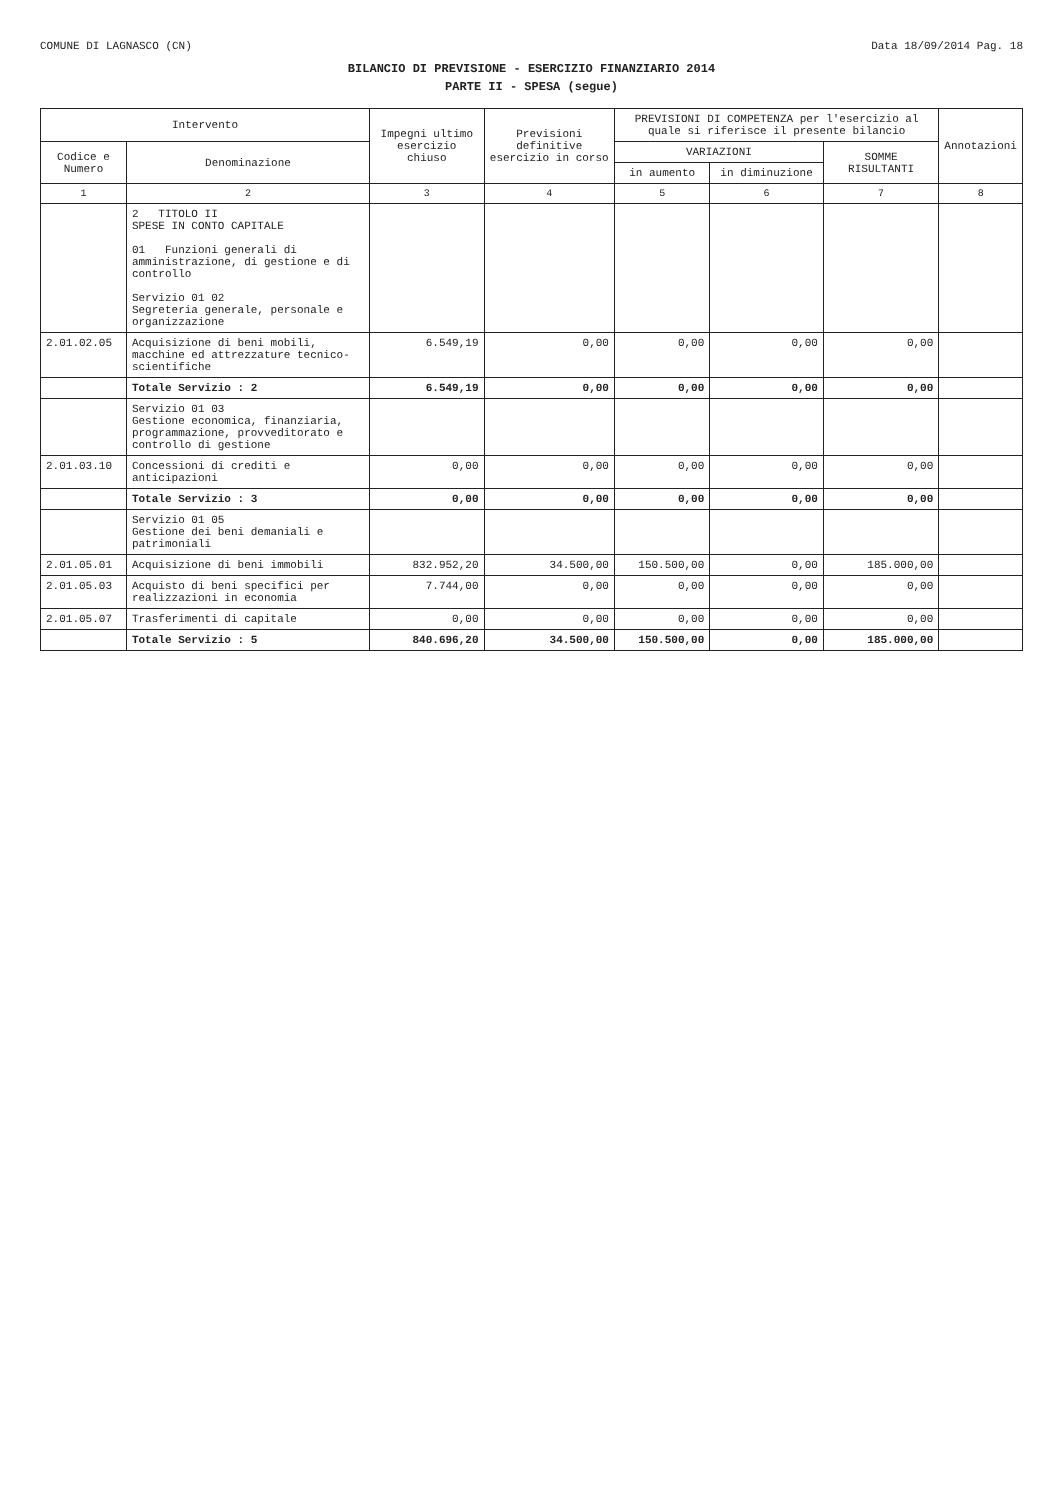COMUNE DI LAGNASCO (CN) Data 18/09/2014 Pag. 18
BILANCIO DI PREVISIONE - ESERCIZIO FINANZIARIO 2014
PARTE II - SPESA (segue)
| Intervento | | Impegni ultimo esercizio chiuso | Previsioni definitive esercizio in corso | PREVISIONI DI COMPETENZA per l'esercizio al quale si riferisce il presente bilancio | | | Annotazioni |
| --- | --- | --- | --- | --- | --- | --- | --- |
| Codice e Numero | Denominazione | | | VARIAZIONI | | SOMME RISULTANTI | |
| | | | | in aumento | in diminuzione | | |
| 1 | 2 | 3 | 4 | 5 | 6 | 7 | 8 |
| | 2 TITOLO II SPESE IN CONTO CAPITALE 01 Funzioni generali di amministrazione, di gestione e di controllo Servizio 01 02 Segreteria generale, personale e organizzazione | | | | | | |
| 2.01.02.05 | Acquisizione di beni mobili, macchine ed attrezzature tecnico-scientifiche | 6.549,19 | 0,00 | 0,00 | 0,00 | 0,00 | |
| | Totale Servizio : 2 | 6.549,19 | 0,00 | 0,00 | 0,00 | 0,00 | |
| | Servizio 01 03 Gestione economica, finanziaria, programmazione, provveditorato e controllo di gestione | | | | | | |
| 2.01.03.10 | Concessioni di crediti e anticipazioni | 0,00 | 0,00 | 0,00 | 0,00 | 0,00 | |
| | Totale Servizio : 3 | 0,00 | 0,00 | 0,00 | 0,00 | 0,00 | |
| | Servizio 01 05 Gestione dei beni demaniali e patrimoniali | | | | | | |
| 2.01.05.01 | Acquisizione di beni immobili | 832.952,20 | 34.500,00 | 150.500,00 | 0,00 | 185.000,00 | |
| 2.01.05.03 | Acquisto di beni specifici per realizzazioni in economia | 7.744,00 | 0,00 | 0,00 | 0,00 | 0,00 | |
| 2.01.05.07 | Trasferimenti di capitale | 0,00 | 0,00 | 0,00 | 0,00 | 0,00 | |
| | Totale Servizio : 5 | 840.696,20 | 34.500,00 | 150.500,00 | 0,00 | 185.000,00 | |